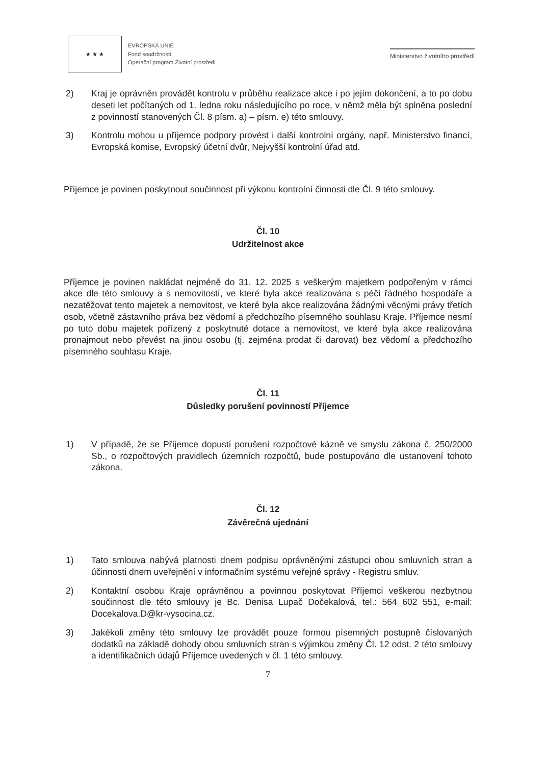★ ★ ★
EVROPSKÁ UNIE
Fond soudržnosti
Operační program Životní prostředí
Ministerstvo životního prostředí
2) Kraj je oprávněn provádět kontrolu v průběhu realizace akce i po jejím dokončení, a to po dobu deseti let počítaných od 1. ledna roku následujícího po roce, v němž měla být splněna poslední z povinností stanovených Čl. 8 písm. a) – písm. e) této smlouvy.
3) Kontrolu mohou u příjemce podpory provést i další kontrolní orgány, např. Ministerstvo financí, Evropská komise, Evropský účetní dvůr, Nejvyšší kontrolní úřad atd.
Příjemce je povinen poskytnout součinnost při výkonu kontrolní činnosti dle Čl. 9 této smlouvy.
Čl. 10
Udržitelnost akce
Příjemce je povinen nakládat nejméně do 31. 12. 2025 s veškerým majetkem podpořeným v rámci akce dle této smlouvy a s nemovitostí, ve které byla akce realizována s péčí řádného hospodáře a nezatěžovat tento majetek a nemovitost, ve které byla akce realizována žádnými věcnými právy třetích osob, včetně zástavního práva bez vědomí a předchozího písemného souhlasu Kraje. Příjemce nesmí po tuto dobu majetek pořízený z poskytnuté dotace a nemovitost, ve které byla akce realizována pronajmout nebo převést na jinou osobu (tj. zejména prodat či darovat) bez vědomí a předchozího písemného souhlasu Kraje.
Čl. 11
Důsledky porušení povinností Příjemce
1) V případě, že se Příjemce dopustí porušení rozpočtové kázně ve smyslu zákona č. 250/2000 Sb., o rozpočtových pravidlech územních rozpočtů, bude postupováno dle ustanovení tohoto zákona.
Čl. 12
Závěrečná ujednání
1) Tato smlouva nabývá platnosti dnem podpisu oprávněnými zástupci obou smluvních stran a účinnosti dnem uveřejnění v informačním systému veřejné správy - Registru smluv.
2) Kontaktní osobou Kraje oprávněnou a povinnou poskytovat Příjemci veškerou nezbytnou součinnost dle této smlouvy je Bc. Denisa Lupač Dočekalová, tel.: 564 602 551, e-mail: Docekalova.D@kr-vysocina.cz.
3) Jakékoli změny této smlouvy lze provádět pouze formou písemných postupně číslovaných dodatků na základě dohody obou smluvních stran s výjimkou změny Čl. 12 odst. 2 této smlouvy a identifikačních údajů Příjemce uvedených v čl. 1 této smlouvy.
7